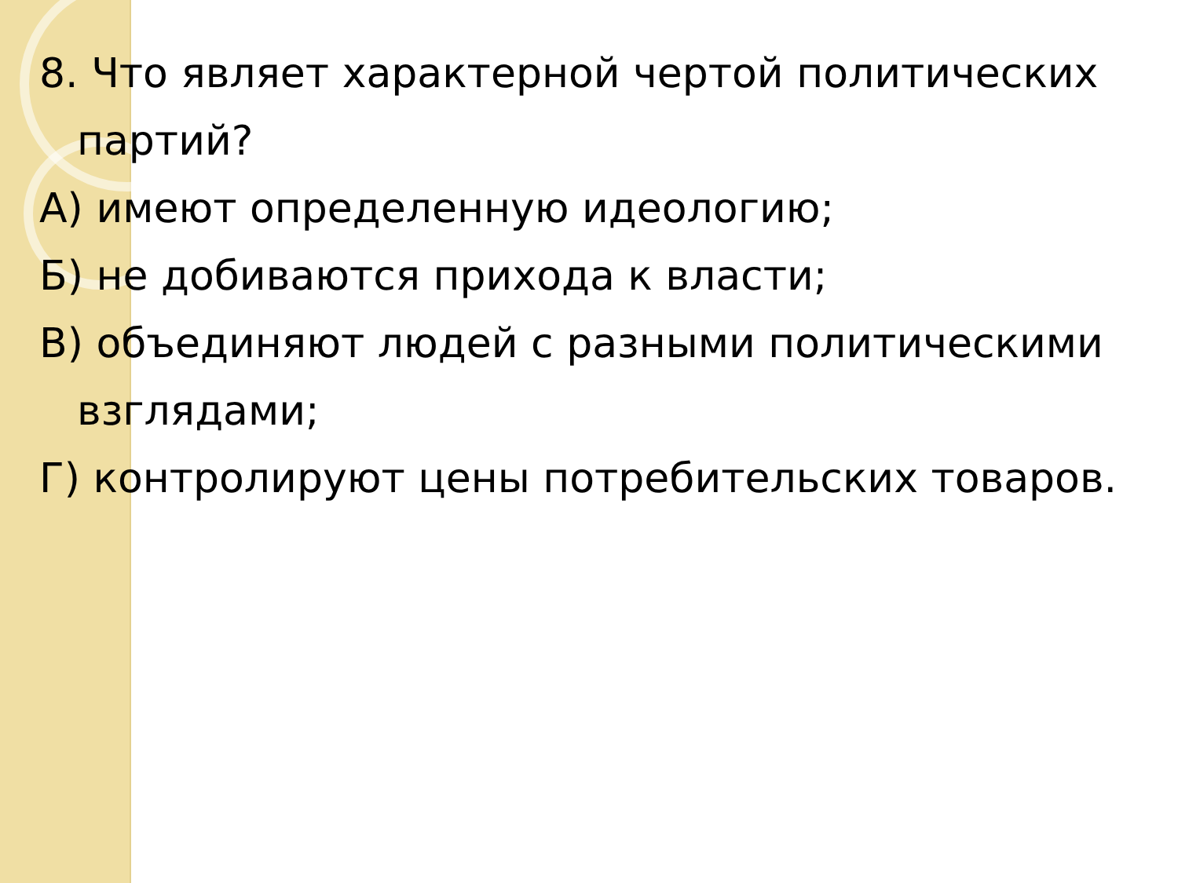8. Что являет характерной чертой политических партий?
А) имеют определенную идеологию;
Б) не добиваются прихода к власти;
В) объединяют людей с разными политическими взглядами;
Г) контролируют цены потребительских товаров.